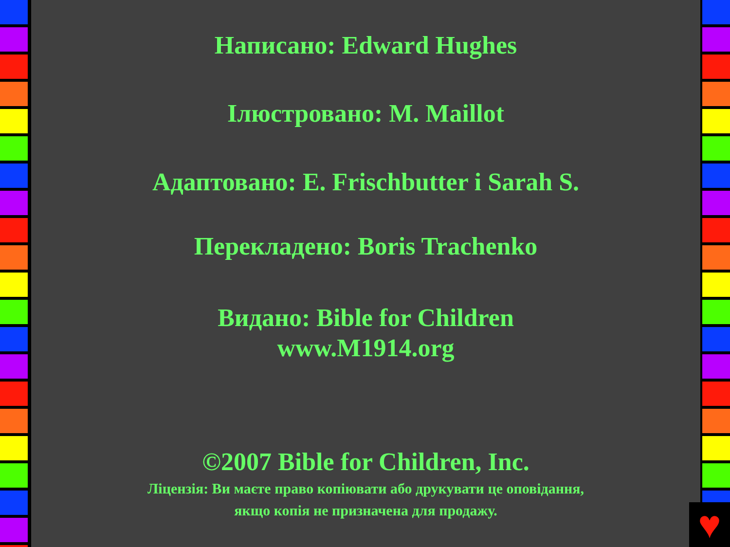Написано: Edward Hughes
Ілюстровано: M. Maillot
Адаптовано: E. Frischbutter і Sarah S.
Перекладено: Boris Trachenko
Видано: Bible for Children
www.M1914.org
©2007 Bible for Children, Inc.
Ліцензія: Ви маєте право копіювати або друкувати це оповідання,
якщо копія не призначена для продажу.
♥